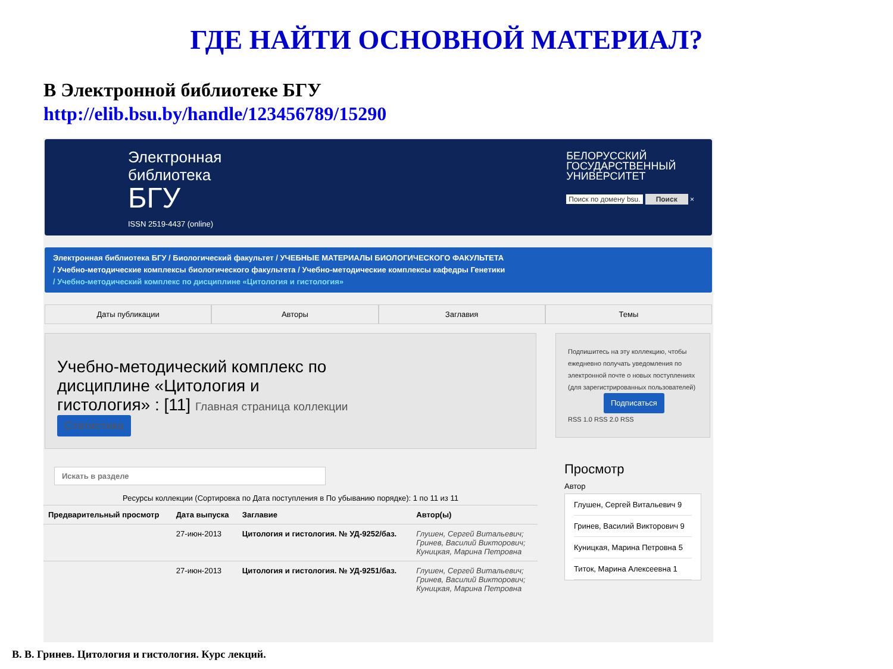ГДЕ НАЙТИ ОСНОВНОЙ МАТЕРИАЛ?
В Электронной библиотеке БГУ
http://elib.bsu.by/handle/123456789/15290
Электронная
библиотека
БГУ
ISSN 2519-4437 (online)
БЕЛОРУССКИЙ
ГОСУДАРСТВЕННЫЙ
УНИВЕРСИТЕТ
Поиск по домену bsu. Поиск ×
Электронная библиотека БГУ / Биологический факультет / УЧЕБНЫЕ МАТЕРИАЛЫ БИОЛОГИЧЕСКОГО ФАКУЛЬТЕТА
/ Учебно-методические комплексы биологического факультета / Учебно-методические комплексы кафедры Генетики
/ Учебно-методический комплекс по дисциплине «Цитология и гистология»
Даты публикации Авторы Заглавия Темы
Учебно-методический комплекс по
дисциплине «Цитология и
гистология» : [11] Главная страница коллекции
Статистика
Искать в разделе
Ресурсы коллекции (Сортировка по Дата поступления в По убыванию порядке): 1 по 11 из 11
| Предварительный просмотр | Дата выпуска | Заглавие | Автор(ы) |
| --- | --- | --- | --- |
| | 27-июн-2013 | Цитология и гистология. № УД-9252/баз. | Глушен, Сергей Витальевич; Гринев, Василий Викторович; Куницкая, Марина Петровна |
| | 27-июн-2013 | Цитология и гистология. № УД-9251/баз. | Глушен, Сергей Витальевич; Гринев, Василий Викторович; Куницкая, Марина Петровна |
Подпишитесь на эту коллекцию, чтобы ежедневно получать уведомления по электронной почте о новых поступлениях (для зарегистрированных пользователей)
Подписаться
RSS 1.0 RSS 2.0 RSS
Просмотр
Автор
Глушен, Сергей Витальевич 9
Гринев, Василий Викторович 9
Куницкая, Марина Петровна 5
Титок, Марина Алексеевна 1
В. В. Гринев. Цитология и гистология. Курс лекций.